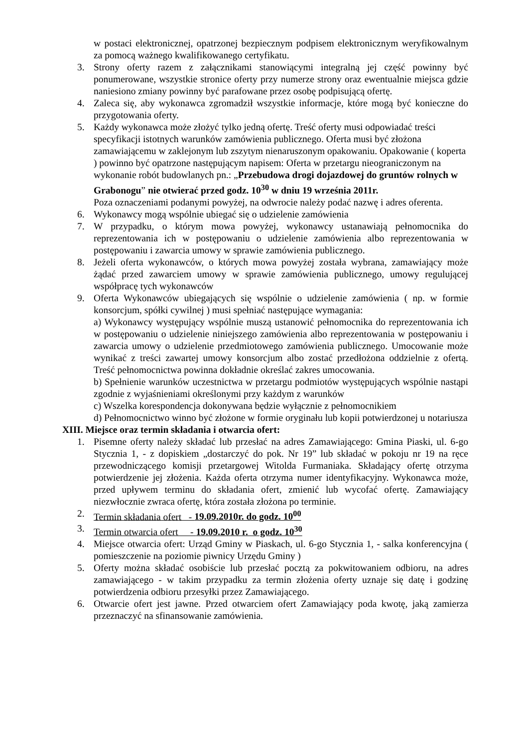w postaci elektronicznej, opatrzonej bezpiecznym podpisem elektronicznym weryfikowalnym za pomocą ważnego kwalifikowanego certyfikatu.
3. Strony oferty razem z załącznikami stanowiącymi integralną jej część powinny być ponumerowane, wszystkie stronice oferty przy numerze strony oraz ewentualnie miejsca gdzie naniesiono zmiany powinny być parafowane przez osobę podpisującą ofertę.
4. Zaleca się, aby wykonawca zgromadził wszystkie informacje, które mogą być konieczne do przygotowania oferty.
5. Każdy wykonawca może złożyć tylko jedną ofertę. Treść oferty musi odpowiadać treści specyfikacji istotnych warunków zamówienia publicznego. Oferta musi być złożona zamawiającemu w zaklejonym lub zszytym nienaruszonym opakowaniu. Opakowanie ( koperta ) powinno być opatrzone następującym napisem: Oferta w przetargu nieograniczonym na wykonanie robót budowlanych pn.: „Przebudowa drogi dojazdowej do gruntów rolnych w Grabonogu” nie otwierać przed godz. 10<sup>30</sup> w dniu 19 września 2011r.
Poza oznaczeniami podanymi powyżej, na odwrocie należy podać nazwę i adres oferenta.
6. Wykonawcy mogą wspólnie ubiegać się o udzielenie zamówienia
7. W przypadku, o którym mowa powyżej, wykonawcy ustanawiają pełnomocnika do reprezentowania ich w postępowaniu o udzielenie zamówienia albo reprezentowania w postępowaniu i zawarcia umowy w sprawie zamówienia publicznego.
8. Jeżeli oferta wykonawców, o których mowa powyżej została wybrana, zamawiający może żądać przed zawarciem umowy w sprawie zamówienia publicznego, umowy regulującej współpracę tych wykonawców
9. Oferta Wykonawców ubiegających się wspólnie o udzielenie zamówienia ( np. w formie konsorcjum, spółki cywilnej ) musi spełniać następujące wymagania:
a) Wykonawcy występujący wspólnie muszą ustanowić pełnomocnika do reprezentowania ich w postępowaniu o udzielenie niniejszego zamówienia albo reprezentowania w postępowaniu i zawarcia umowy o udzielenie przedmiotowego zamówienia publicznego. Umocowanie może wynikać z treści zawartej umowy konsorcjum albo zostać przedłożona oddzielnie z ofertą. Treść pełnomocnictwa powinna dokładnie określać zakres umocowania.
b) Spełnienie warunków uczestnictwa w przetargu podmiotów występujących wspólnie nastąpi zgodnie z wyjaśnieniami określonymi przy każdym z warunków
c) Wszelka korespondencja dokonywana będzie wyłącznie z pełnomocnikiem
d) Pełnomocnictwo winno być złożone w formie oryginału lub kopii potwierdzonej u notariusza
XIII. Miejsce oraz termin składania i otwarcia ofert:
1. Pisemne oferty należy składać lub przesłać na adres Zamawiającego: Gmina Piaski, ul. 6-go Stycznia 1, - z dopiskiem „dostarczyć do pok. Nr 19” lub składać w pokoju nr 19 na ręce przewodniczącego komisji przetargowej Witolda Furmaniaka. Składający ofertę otrzyma potwierdzenie jej złożenia. Każda oferta otrzyma numer identyfikacyjny. Wykonawca może, przed upływem terminu do składania ofert, zmienić lub wycofać ofertę. Zamawiający niezwłocznie zwraca ofertę, która została złożona po terminie.
2. Termin składania ofert - 19.09.2010r. do godz. 10<sup>00</sup>
3. Termin otwarcia ofert - 19.09.2010 r. o godz. 10<sup>30</sup>
4. Miejsce otwarcia ofert: Urząd Gminy w Piaskach, ul. 6-go Stycznia 1, - salka konferencyjna ( pomieszczenie na poziomie piwnicy Urzędu Gminy )
5. Oferty można składać osobiście lub przesłać pocztą za pokwitowaniem odbioru, na adres zamawiającego - w takim przypadku za termin złożenia oferty uznaje się datę i godzinę potwierdzenia odbioru przesyłki przez Zamawiającego.
6. Otwarcie ofert jest jawne. Przed otwarciem ofert Zamawiający poda kwotę, jaką zamierza przeznaczyć na sfinansowanie zamówienia.